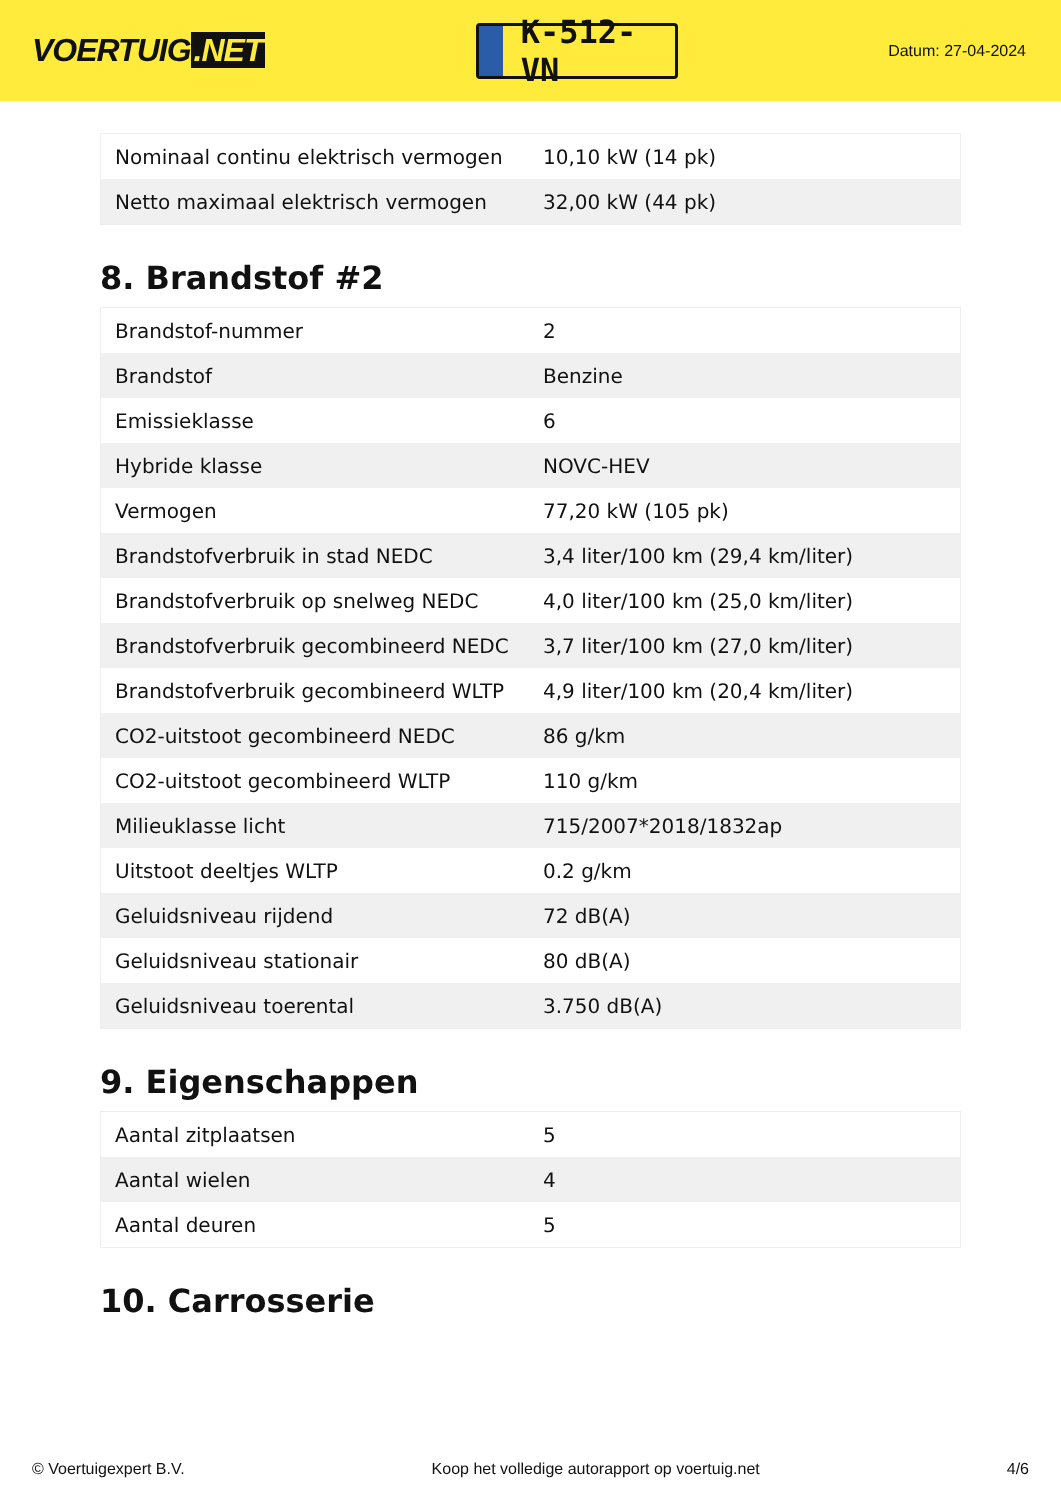VOERTUIG.NET
K-512-VN
Datum: 27-04-2024
| Nominaal continu elektrisch vermogen | 10,10 kW (14 pk) |
| Netto maximaal elektrisch vermogen | 32,00 kW (44 pk) |
8. Brandstof #2
| Brandstof-nummer | 2 |
| Brandstof | Benzine |
| Emissieklasse | 6 |
| Hybride klasse | NOVC-HEV |
| Vermogen | 77,20 kW (105 pk) |
| Brandstofverbruik in stad NEDC | 3,4 liter/100 km (29,4 km/liter) |
| Brandstofverbruik op snelweg NEDC | 4,0 liter/100 km (25,0 km/liter) |
| Brandstofverbruik gecombineerd NEDC | 3,7 liter/100 km (27,0 km/liter) |
| Brandstofverbruik gecombineerd WLTP | 4,9 liter/100 km (20,4 km/liter) |
| CO2-uitstoot gecombineerd NEDC | 86 g/km |
| CO2-uitstoot gecombineerd WLTP | 110 g/km |
| Milieuklasse licht | 715/2007*2018/1832ap |
| Uitstoot deeltjes WLTP | 0.2 g/km |
| Geluidsniveau rijdend | 72 dB(A) |
| Geluidsniveau stationair | 80 dB(A) |
| Geluidsniveau toerental | 3.750 dB(A) |
9. Eigenschappen
| Aantal zitplaatsen | 5 |
| Aantal wielen | 4 |
| Aantal deuren | 5 |
10. Carrosserie
© Voertuigexpert B.V. Koop het volledige autorapport op voertuig.net 4/6